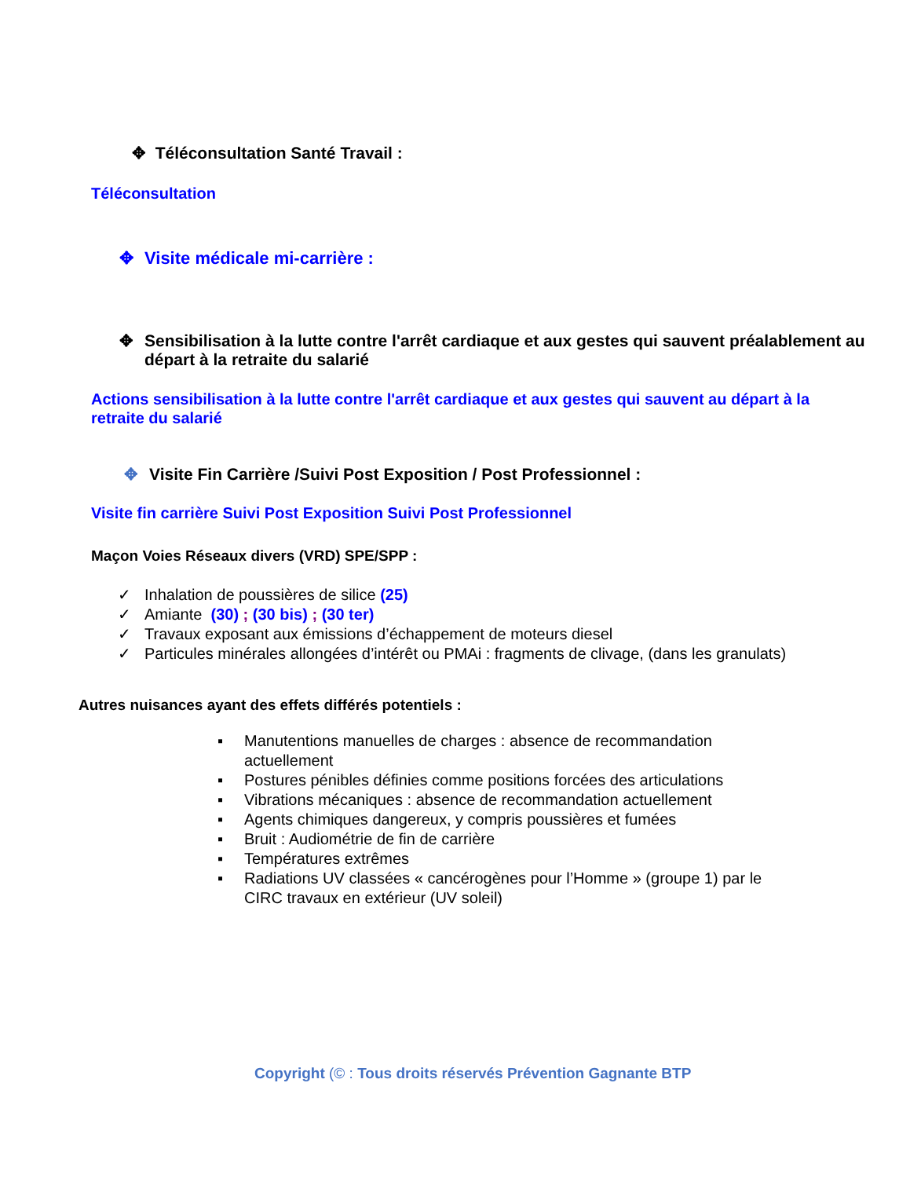✥ Téléconsultation Santé Travail :
Téléconsultation
✥ Visite médicale mi-carrière :
✥ Sensibilisation à la lutte contre l'arrêt cardiaque et aux gestes qui sauvent préalablement au départ à la retraite du salarié
Actions sensibilisation à la lutte contre l'arrêt cardiaque et aux gestes qui sauvent au départ à la retraite du salarié
✥ Visite Fin Carrière /Suivi Post Exposition / Post Professionnel :
Visite fin carrière Suivi Post Exposition Suivi Post Professionnel
Maçon Voies Réseaux divers (VRD) SPE/SPP :
✓ Inhalation de poussières de silice (25)
✓ Amiante (30) ; (30 bis) ; (30 ter)
✓ Travaux exposant aux émissions d’échappement de moteurs diesel
✓ Particules minérales allongées d’intérêt ou PMAi : fragments de clivage, (dans les granulats)
Autres nuisances ayant des effets différés potentiels :
▪ Manutentions manuelles de charges : absence de recommandation actuellement
▪ Postures pénibles définies comme positions forcées des articulations
▪ Vibrations mécaniques : absence de recommandation actuellement
▪ Agents chimiques dangereux, y compris poussières et fumées
▪ Bruit : Audiométrie de fin de carrière
▪ Températures extrêmes
▪ Radiations UV classées « cancérogènes pour l’Homme » (groupe 1) par le CIRC travaux en extérieur (UV soleil)
Copyright (© : Tous droits réservés Prévention Gagnante BTP